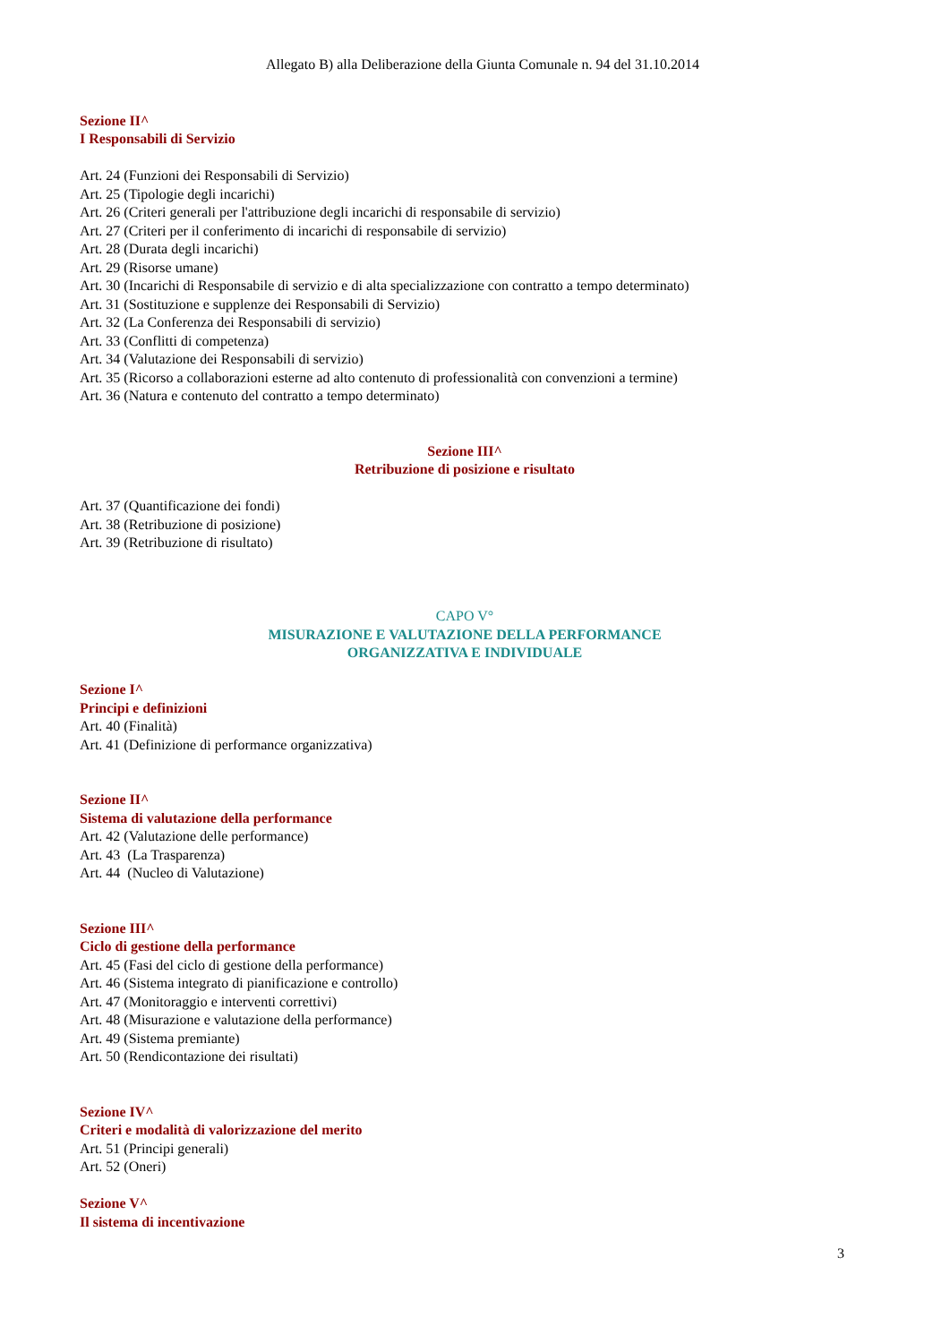Allegato B) alla Deliberazione della Giunta Comunale n. 94 del 31.10.2014
Sezione II^
I Responsabili di Servizio
Art. 24 (Funzioni dei Responsabili di Servizio)
Art. 25 (Tipologie degli incarichi)
Art. 26 (Criteri generali per l'attribuzione degli incarichi di responsabile di servizio)
Art. 27 (Criteri per il conferimento di incarichi di responsabile di servizio)
Art. 28 (Durata degli incarichi)
Art. 29 (Risorse umane)
Art. 30 (Incarichi di Responsabile di servizio e di alta specializzazione con contratto a tempo determinato)
Art. 31 (Sostituzione e supplenze dei Responsabili di Servizio)
Art. 32 (La Conferenza dei Responsabili di servizio)
Art. 33 (Conflitti di competenza)
Art. 34 (Valutazione dei Responsabili di servizio)
Art. 35 (Ricorso a collaborazioni esterne ad alto contenuto di professionalità con convenzioni a termine)
Art. 36 (Natura e contenuto del contratto a tempo determinato)
Sezione III^
Retribuzione di posizione e risultato
Art. 37 (Quantificazione dei fondi)
Art. 38 (Retribuzione di posizione)
Art. 39 (Retribuzione di risultato)
CAPO V°
MISURAZIONE E VALUTAZIONE DELLA PERFORMANCE
ORGANIZZATIVA E INDIVIDUALE
Sezione I^
Principi e definizioni
Art. 40 (Finalità)
Art. 41 (Definizione di performance organizzativa)
Sezione II^
Sistema di valutazione della performance
Art. 42 (Valutazione delle performance)
Art. 43 (La Trasparenza)
Art. 44 (Nucleo di Valutazione)
Sezione III^
Ciclo di gestione della performance
Art. 45 (Fasi del ciclo di gestione della performance)
Art. 46 (Sistema integrato di pianificazione e controllo)
Art. 47 (Monitoraggio e interventi correttivi)
Art. 48 (Misurazione e valutazione della performance)
Art. 49 (Sistema premiante)
Art. 50 (Rendicontazione dei risultati)
Sezione IV^
Criteri e modalità di valorizzazione del merito
Art. 51 (Principi generali)
Art. 52 (Oneri)
Sezione V^
Il sistema di incentivazione
3